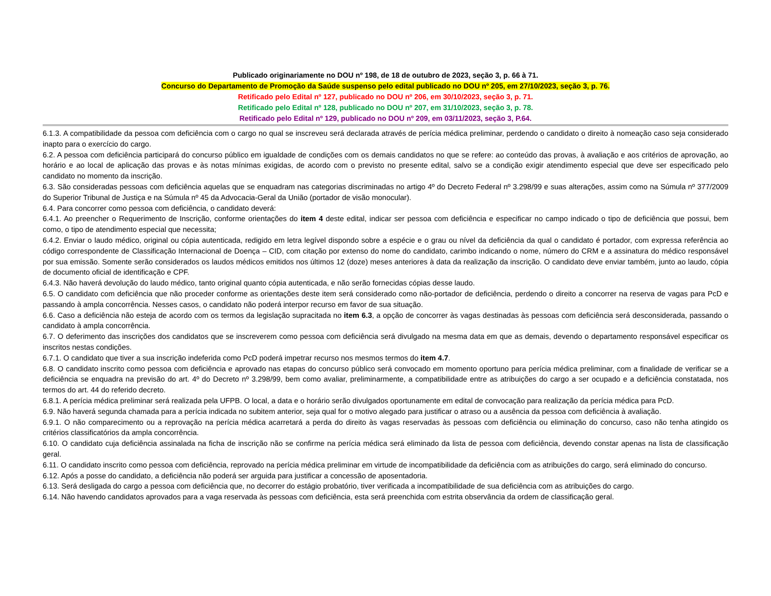Publicado originariamente no DOU nº 198, de 18 de outubro de 2023, seção 3, p. 66 à 71.
Concurso do Departamento de Promoção da Saúde suspenso pelo edital publicado no DOU nº 205, em 27/10/2023, seção 3, p. 76.
Retificado pelo Edital nº 127, publicado no DOU nº 206, em 30/10/2023, seção 3, p. 71.
Retificado pelo Edital nº 128, publicado no DOU nº 207, em 31/10/2023, seção 3, p. 78.
Retificado pelo Edital nº 129, publicado no DOU nº 209, em 03/11/2023, seção 3, P.64.
6.1.3. A compatibilidade da pessoa com deficiência com o cargo no qual se inscreveu será declarada através de perícia médica preliminar, perdendo o candidato o direito à nomeação caso seja considerado inapto para o exercício do cargo.
6.2. A pessoa com deficiência participará do concurso público em igualdade de condições com os demais candidatos no que se refere: ao conteúdo das provas, à avaliação e aos critérios de aprovação, ao horário e ao local de aplicação das provas e às notas mínimas exigidas, de acordo com o previsto no presente edital, salvo se a condição exigir atendimento especial que deve ser especificado pelo candidato no momento da inscrição.
6.3. São consideradas pessoas com deficiência aquelas que se enquadram nas categorias discriminadas no artigo 4º do Decreto Federal nº 3.298/99 e suas alterações, assim como na Súmula nº 377/2009 do Superior Tribunal de Justiça e na Súmula nº 45 da Advocacia-Geral da União (portador de visão monocular).
6.4. Para concorrer como pessoa com deficiência, o candidato deverá:
6.4.1. Ao preencher o Requerimento de Inscrição, conforme orientações do item 4 deste edital, indicar ser pessoa com deficiência e especificar no campo indicado o tipo de deficiência que possui, bem como, o tipo de atendimento especial que necessita;
6.4.2. Enviar o laudo médico, original ou cópia autenticada, redigido em letra legível dispondo sobre a espécie e o grau ou nível da deficiência da qual o candidato é portador, com expressa referência ao código correspondente de Classificação Internacional de Doença – CID, com citação por extenso do nome do candidato, carimbo indicando o nome, número do CRM e a assinatura do médico responsável por sua emissão. Somente serão considerados os laudos médicos emitidos nos últimos 12 (doze) meses anteriores à data da realização da inscrição. O candidato deve enviar também, junto ao laudo, cópia de documento oficial de identificação e CPF.
6.4.3. Não haverá devolução do laudo médico, tanto original quanto cópia autenticada, e não serão fornecidas cópias desse laudo.
6.5. O candidato com deficiência que não proceder conforme as orientações deste item será considerado como não-portador de deficiência, perdendo o direito a concorrer na reserva de vagas para PcD e passando à ampla concorrência. Nesses casos, o candidato não poderá interpor recurso em favor de sua situação.
6.6. Caso a deficiência não esteja de acordo com os termos da legislação supracitada no item 6.3, a opção de concorrer às vagas destinadas às pessoas com deficiência será desconsiderada, passando o candidato à ampla concorrência.
6.7. O deferimento das inscrições dos candidatos que se inscreverem como pessoa com deficiência será divulgado na mesma data em que as demais, devendo o departamento responsável especificar os inscritos nestas condições.
6.7.1. O candidato que tiver a sua inscrição indeferida como PcD poderá impetrar recurso nos mesmos termos do item 4.7.
6.8. O candidato inscrito como pessoa com deficiência e aprovado nas etapas do concurso público será convocado em momento oportuno para perícia médica preliminar, com a finalidade de verificar se a deficiência se enquadra na previsão do art. 4º do Decreto nº 3.298/99, bem como avaliar, preliminarmente, a compatibilidade entre as atribuições do cargo a ser ocupado e a deficiência constatada, nos termos do art. 44 do referido decreto.
6.8.1. A perícia médica preliminar será realizada pela UFPB. O local, a data e o horário serão divulgados oportunamente em edital de convocação para realização da perícia médica para PcD.
6.9. Não haverá segunda chamada para a perícia indicada no subitem anterior, seja qual for o motivo alegado para justificar o atraso ou a ausência da pessoa com deficiência à avaliação.
6.9.1. O não comparecimento ou a reprovação na perícia médica acarretará a perda do direito às vagas reservadas às pessoas com deficiência ou eliminação do concurso, caso não tenha atingido os critérios classificatórios da ampla concorrência.
6.10. O candidato cuja deficiência assinalada na ficha de inscrição não se confirme na perícia médica será eliminado da lista de pessoa com deficiência, devendo constar apenas na lista de classificação geral.
6.11. O candidato inscrito como pessoa com deficiência, reprovado na perícia médica preliminar em virtude de incompatibilidade da deficiência com as atribuições do cargo, será eliminado do concurso.
6.12. Após a posse do candidato, a deficiência não poderá ser arguida para justificar a concessão de aposentadoria.
6.13. Será desligada do cargo a pessoa com deficiência que, no decorrer do estágio probatório, tiver verificada a incompatibilidade de sua deficiência com as atribuições do cargo.
6.14. Não havendo candidatos aprovados para a vaga reservada às pessoas com deficiência, esta será preenchida com estrita observância da ordem de classificação geral.